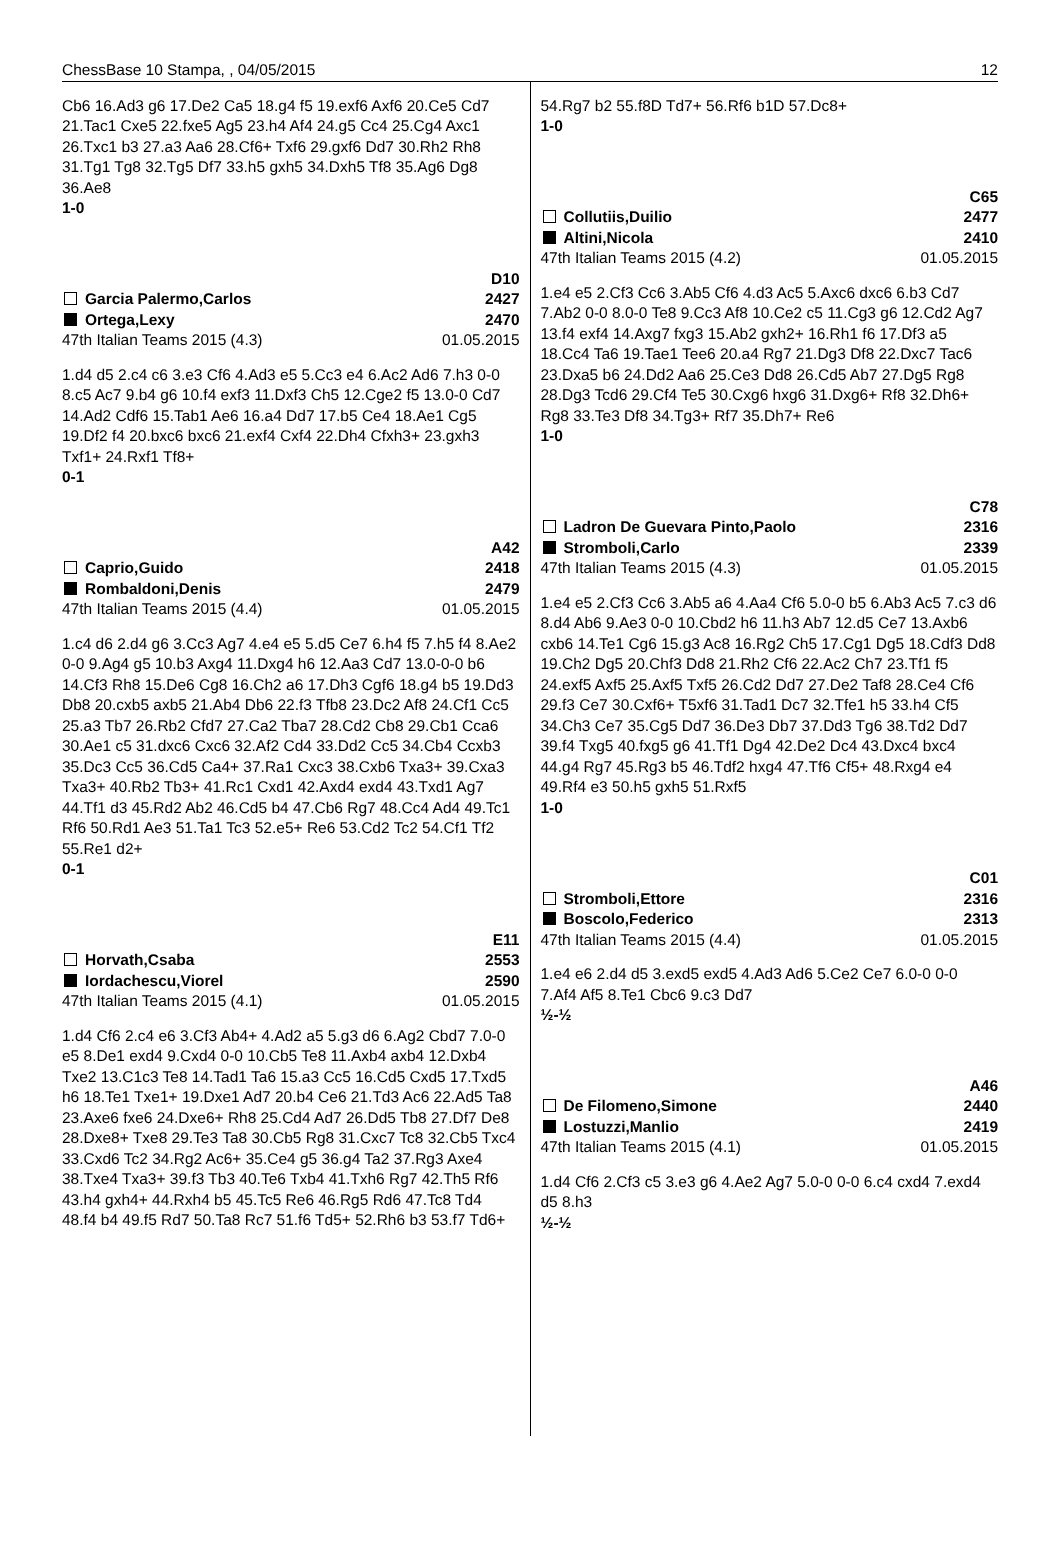ChessBase 10 Stampa, , 04/05/2015 12
Cb6 16.Ad3 g6 17.De2 Ca5 18.g4 f5 19.exf6 Axf6 20.Ce5 Cd7 21.Tac1 Cxe5 22.fxe5 Ag5 23.h4 Af4 24.g5 Cc4 25.Cg4 Axc1 26.Txc1 b3 27.a3 Aa6 28.Cf6+ Txf6 29.gxf6 Dd7 30.Rh2 Rh8 31.Tg1 Tg8 32.Tg5 Df7 33.h5 gxh5 34.Dxh5 Tf8 35.Ag6 Dg8 36.Ae8
1-0
D10
Garcia Palermo,Carlos 2427
Ortega,Lexy 2470
47th Italian Teams 2015 (4.3) 01.05.2015
1.d4 d5 2.c4 c6 3.e3 Cf6 4.Ad3 e5 5.Cc3 e4 6.Ac2 Ad6 7.h3 0-0 8.c5 Ac7 9.b4 g6 10.f4 exf3 11.Dxf3 Ch5 12.Cge2 f5 13.0-0 Cd7 14.Ad2 Cdf6 15.Tab1 Ae6 16.a4 Dd7 17.b5 Ce4 18.Ae1 Cg5 19.Df2 f4 20.bxc6 bxc6 21.exf4 Cxf4 22.Dh4 Cfxh3+ 23.gxh3 Txf1+ 24.Rxf1 Tf8+
0-1
A42
Caprio,Guido 2418
Rombaldoni,Denis 2479
47th Italian Teams 2015 (4.4) 01.05.2015
1.c4 d6 2.d4 g6 3.Cc3 Ag7 4.e4 e5 5.d5 Ce7 6.h4 f5 7.h5 f4 8.Ae2 0-0 9.Ag4 g5 10.b3 Axg4 11.Dxg4 h6 12.Aa3 Cd7 13.0-0-0 b6 14.Cf3 Rh8 15.De6 Cg8 16.Ch2 a6 17.Dh3 Cgf6 18.g4 b5 19.Dd3 Db8 20.cxb5 axb5 21.Ab4 Db6 22.f3 Tfb8 23.Dc2 Af8 24.Cf1 Cc5 25.a3 Tb7 26.Rb2 Cfd7 27.Ca2 Tba7 28.Cd2 Cb8 29.Cb1 Cca6 30.Ae1 c5 31.dxc6 Cxc6 32.Af2 Cd4 33.Dd2 Cc5 34.Cb4 Ccxb3 35.Dc3 Cc5 36.Cd5 Ca4+ 37.Ra1 Cxc3 38.Cxb6 Txa3+ 39.Cxa3 Txa3+ 40.Rb2 Tb3+ 41.Rc1 Cxd1 42.Axd4 exd4 43.Txd1 Ag7 44.Tf1 d3 45.Rd2 Ab2 46.Cd5 b4 47.Cb6 Rg7 48.Cc4 Ad4 49.Tc1 Rf6 50.Rd1 Ae3 51.Ta1 Tc3 52.e5+ Re6 53.Cd2 Tc2 54.Cf1 Tf2 55.Re1 d2+
0-1
E11
Horvath,Csaba 2553
Iordachescu,Viorel 2590
47th Italian Teams 2015 (4.1) 01.05.2015
1.d4 Cf6 2.c4 e6 3.Cf3 Ab4+ 4.Ad2 a5 5.g3 d6 6.Ag2 Cbd7 7.0-0 e5 8.De1 exd4 9.Cxd4 0-0 10.Cb5 Te8 11.Axb4 axb4 12.Dxb4 Txe2 13.C1c3 Te8 14.Tad1 Ta6 15.a3 Cc5 16.Cd5 Cxd5 17.Txd5 h6 18.Te1 Txe1+ 19.Dxe1 Ad7 20.b4 Ce6 21.Td3 Ac6 22.Ad5 Ta8 23.Axe6 fxe6 24.Dxe6+ Rh8 25.Cd4 Ad7 26.Dd5 Tb8 27.Df7 De8 28.Dxe8+ Txe8 29.Te3 Ta8 30.Cb5 Rg8 31.Cxc7 Tc8 32.Cb5 Txc4 33.Cxd6 Tc2 34.Rg2 Ac6+ 35.Ce4 g5 36.g4 Ta2 37.Rg3 Axe4 38.Txe4 Txa3+ 39.f3 Tb3 40.Te6 Txb4 41.Txh6 Rg7 42.Th5 Rf6 43.h4 gxh4+ 44.Rxh4 b5 45.Tc5 Re6 46.Rg5 Rd6 47.Tc8 Td4 48.f4 b4 49.f5 Rd7 50.Ta8 Rc7 51.f6 Td5+ 52.Rh6 b3 53.f7 Td6+
54.Rg7 b2 55.f8D Td7+ 56.Rf6 b1D 57.Dc8+
1-0
C65
Collutiis,Duilio 2477
Altini,Nicola 2410
47th Italian Teams 2015 (4.2) 01.05.2015
1.e4 e5 2.Cf3 Cc6 3.Ab5 Cf6 4.d3 Ac5 5.Axc6 dxc6 6.b3 Cd7 7.Ab2 0-0 8.0-0 Te8 9.Cc3 Af8 10.Ce2 c5 11.Cg3 g6 12.Cd2 Ag7 13.f4 exf4 14.Axg7 fxg3 15.Ab2 gxh2+ 16.Rh1 f6 17.Df3 a5 18.Cc4 Ta6 19.Tae1 Tee6 20.a4 Rg7 21.Dg3 Df8 22.Dxc7 Tac6 23.Dxa5 b6 24.Dd2 Aa6 25.Ce3 Dd8 26.Cd5 Ab7 27.Dg5 Rg8 28.Dg3 Tcd6 29.Cf4 Te5 30.Cxg6 hxg6 31.Dxg6+ Rf8 32.Dh6+ Rg8 33.Te3 Df8 34.Tg3+ Rf7 35.Dh7+ Re6
1-0
C78
Ladron De Guevara Pinto,Paolo 2316
Stromboli,Carlo 2339
47th Italian Teams 2015 (4.3) 01.05.2015
1.e4 e5 2.Cf3 Cc6 3.Ab5 a6 4.Aa4 Cf6 5.0-0 b5 6.Ab3 Ac5 7.c3 d6 8.d4 Ab6 9.Ae3 0-0 10.Cbd2 h6 11.h3 Ab7 12.d5 Ce7 13.Axb6 cxb6 14.Te1 Cg6 15.g3 Ac8 16.Rg2 Ch5 17.Cg1 Dg5 18.Cdf3 Dd8 19.Ch2 Dg5 20.Chf3 Dd8 21.Rh2 Cf6 22.Ac2 Ch7 23.Tf1 f5 24.exf5 Axf5 25.Axf5 Txf5 26.Cd2 Dd7 27.De2 Taf8 28.Ce4 Cf6 29.f3 Ce7 30.Cxf6+ T5xf6 31.Tad1 Dc7 32.Tfe1 h5 33.h4 Cf5 34.Ch3 Ce7 35.Cg5 Dd7 36.De3 Db7 37.Dd3 Tg6 38.Td2 Dd7 39.f4 Txg5 40.fxg5 g6 41.Tf1 Dg4 42.De2 Dc4 43.Dxc4 bxc4 44.g4 Rg7 45.Rg3 b5 46.Tdf2 hxg4 47.Tf6 Cf5+ 48.Rxg4 e4 49.Rf4 e3 50.h5 gxh5 51.Rxf5
1-0
C01
Stromboli,Ettore 2316
Boscolo,Federico 2313
47th Italian Teams 2015 (4.4) 01.05.2015
1.e4 e6 2.d4 d5 3.exd5 exd5 4.Ad3 Ad6 5.Ce2 Ce7 6.0-0 0-0 7.Af4 Af5 8.Te1 Cbc6 9.c3 Dd7
½-½
A46
De Filomeno,Simone 2440
Lostuzzi,Manlio 2419
47th Italian Teams 2015 (4.1) 01.05.2015
1.d4 Cf6 2.Cf3 c5 3.e3 g6 4.Ae2 Ag7 5.0-0 0-0 6.c4 cxd4 7.exd4 d5 8.h3
½-½